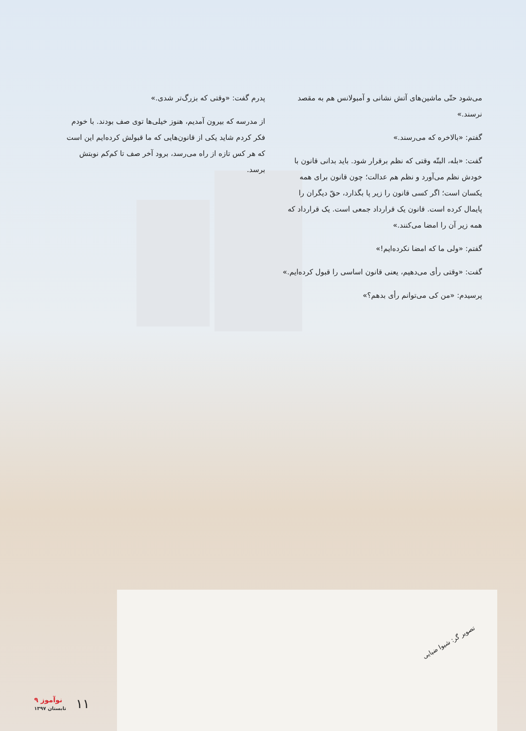می‌شود حتّی ماشین‌های آتش نشانی و آمبولانس هم به مقصد نرسند.»
گفتم: «بالاخره که می‌رسند.»
گفت: «بله، البتّه وقتی که نظم برقرار شود. باید بدانی قانون با خودش نظم می‌آورد و نظم هم عدالت؛ چون قانون برای همه یکسان است؛ اگر کسی قانون را زیر پا بگذارد، حقّ دیگران را پایمال کرده است. قانون یک قرارداد جمعی است. یک قرارداد که همه زیر آن را امضا می‌کنند.»
گفتم: «ولی ما که امضا نکرده‌ایم!»
گفت: «وقتی رأی می‌دهیم، یعنی قانون اساسی را قبول کرده‌ایم.»
پرسیدم: «من کی می‌توانم رأی بدهم؟»
پدرم گفت: «وقتی که بزرگ‌تر شدی.»
از مدرسه که بیرون آمدیم، هنوز خیلی‌ها توی صف بودند. با خودم فکر کردم شاید یکی از قانون‌هایی که ما قبولش کرده‌ایم این است که هر کس تازه از راه می‌رسد، برود آخر صف تا کم‌کم نوبتش برسد.
تصویر گر: شیوا ضیایی
۹ نوآموز
تابستان ۱۳۹۷
۱۱